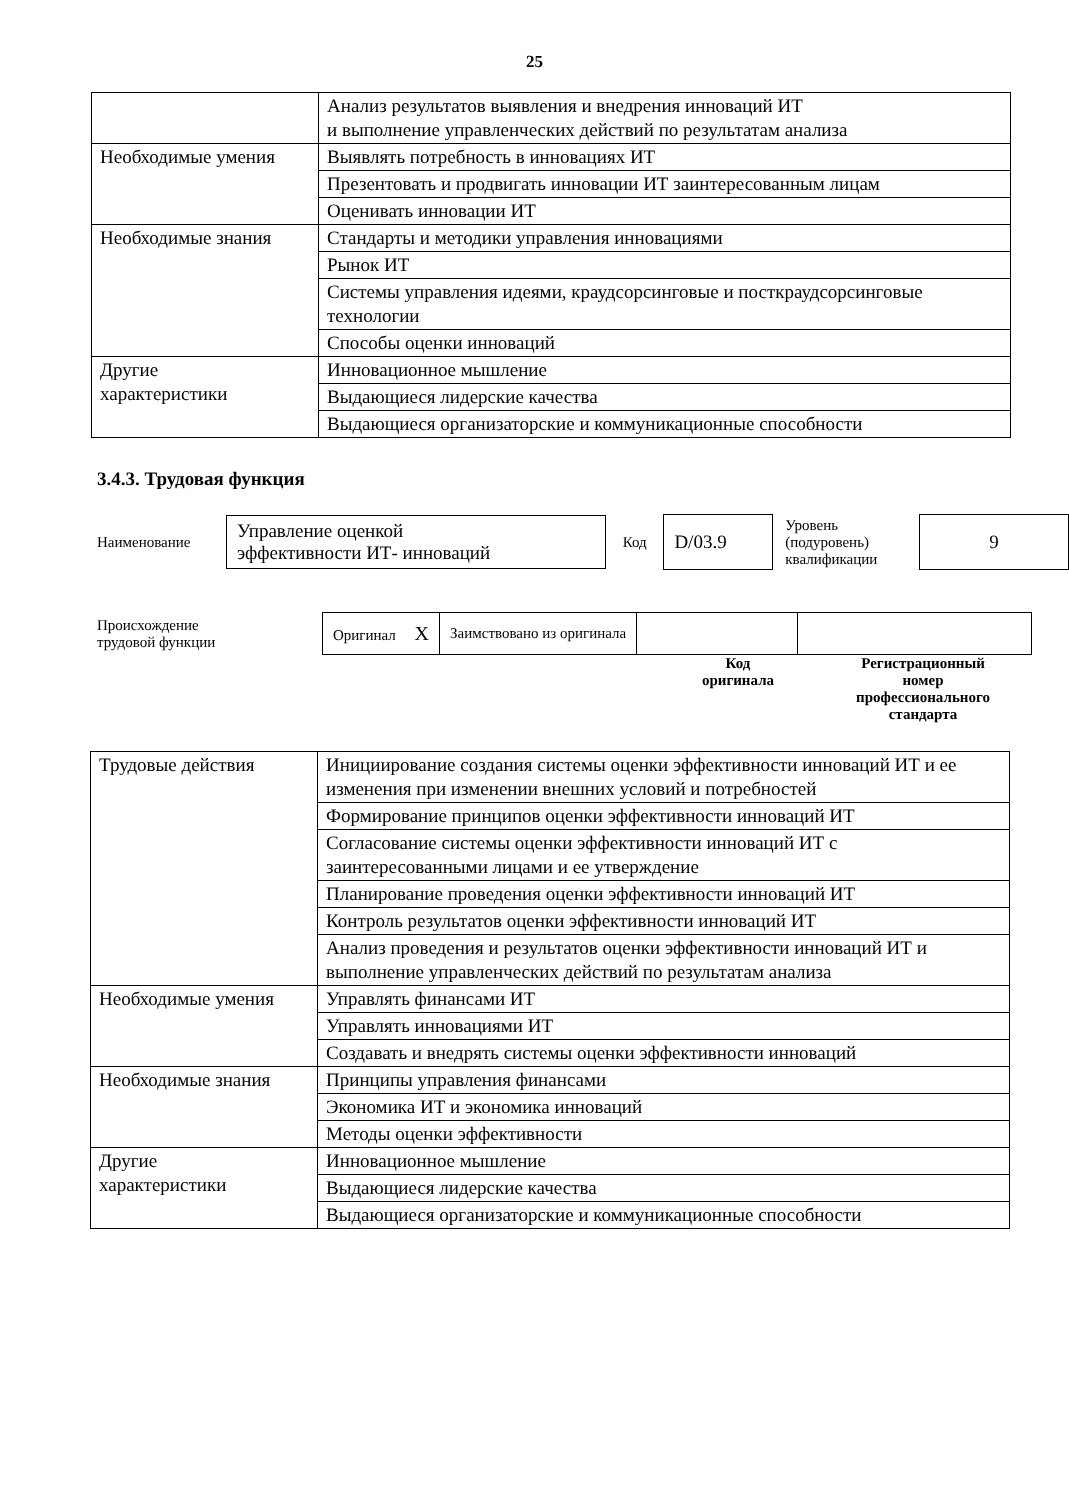25
| | Анализ результатов выявления и внедрения инноваций ИТ и выполнение управленческих действий по результатам анализа |
| Необходимые умения | Выявлять потребность в инновациях ИТ |
| | Презентовать и продвигать инновации ИТ заинтересованным лицам |
| | Оценивать инновации ИТ |
| Необходимые знания | Стандарты и методики управления инновациями |
| | Рынок ИТ |
| | Системы управления идеями, краудсорсинговые и посткраудсорсинговые технологии |
| | Способы оценки инноваций |
| Другие характеристики | Инновационное мышление |
| | Выдающиеся лидерские качества |
| | Выдающиеся организаторские и коммуникационные способности |
3.4.3. Трудовая функция
Наименование
Управление оценкой
эффективности ИТ- инноваций
Код
D/03.9
Уровень
(подуровень)
квалификации
9
Происхождение
трудовой функции
| Оригинал X | Заимствовано из оригинала | | |
Код
оригинала
Регистрационный
номер
профессионального
стандарта
| Трудовые действия | Инициирование создания системы оценки эффективности инноваций ИТ и ее изменения при изменении внешних условий и потребностей |
| | Формирование принципов оценки эффективности инноваций ИТ |
| | Согласование системы оценки эффективности инноваций ИТ с заинтересованными лицами и ее утверждение |
| | Планирование проведения оценки эффективности инноваций ИТ |
| | Контроль результатов оценки эффективности инноваций ИТ |
| | Анализ проведения и результатов оценки эффективности инноваций ИТ и выполнение управленческих действий по результатам анализа |
| Необходимые умения | Управлять финансами ИТ |
| | Управлять инновациями ИТ |
| | Создавать и внедрять системы оценки эффективности инноваций |
| Необходимые знания | Принципы управления финансами |
| | Экономика ИТ и экономика инноваций |
| | Методы оценки эффективности |
| Другие характеристики | Инновационное мышление |
| | Выдающиеся лидерские качества |
| | Выдающиеся организаторские и коммуникационные способности |